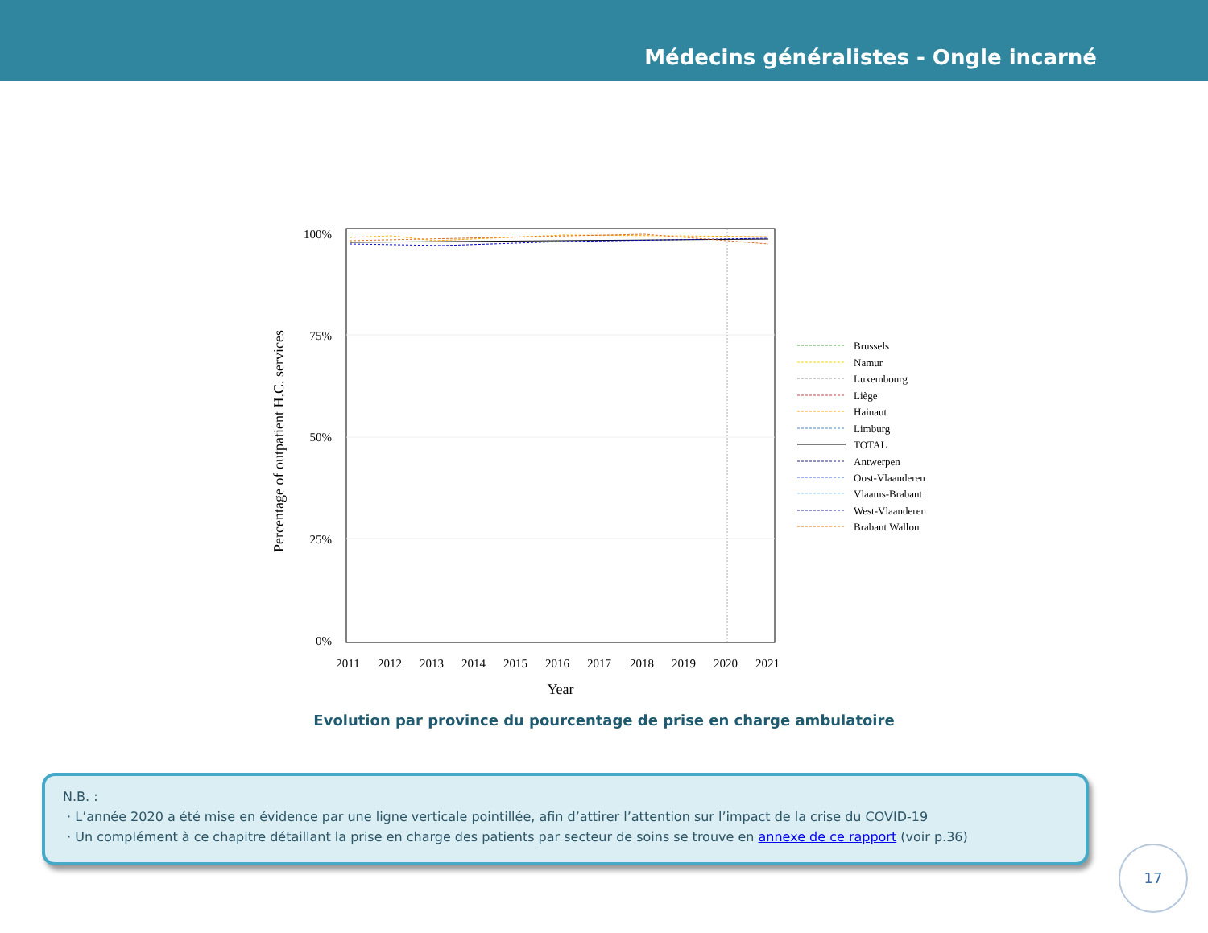Médecins généralistes - Ongle incarné
100%
75%
50%
25%
0%
2011
2012
2013
2014
2015
2016
2017
2018
2019
2020
2021
Year
Percentage of outpatient H.C. services
Brussels
Namur
Luxembourg
Liège
Hainaut
Limburg
TOTAL
Antwerpen
Oost-Vlaanderen
Vlaams-Brabant
West-Vlaanderen
Brabant Wallon
Evolution par province du pourcentage de prise en charge ambulatoire
N.B. :
· L’année 2020 a été mise en évidence par une ligne verticale pointillée, afin d’attirer l’attention sur l’impact de la crise du COVID-19
· Un complément à ce chapitre détaillant la prise en charge des patients par secteur de soins se trouve en annexe de ce rapport (voir p.36)
17